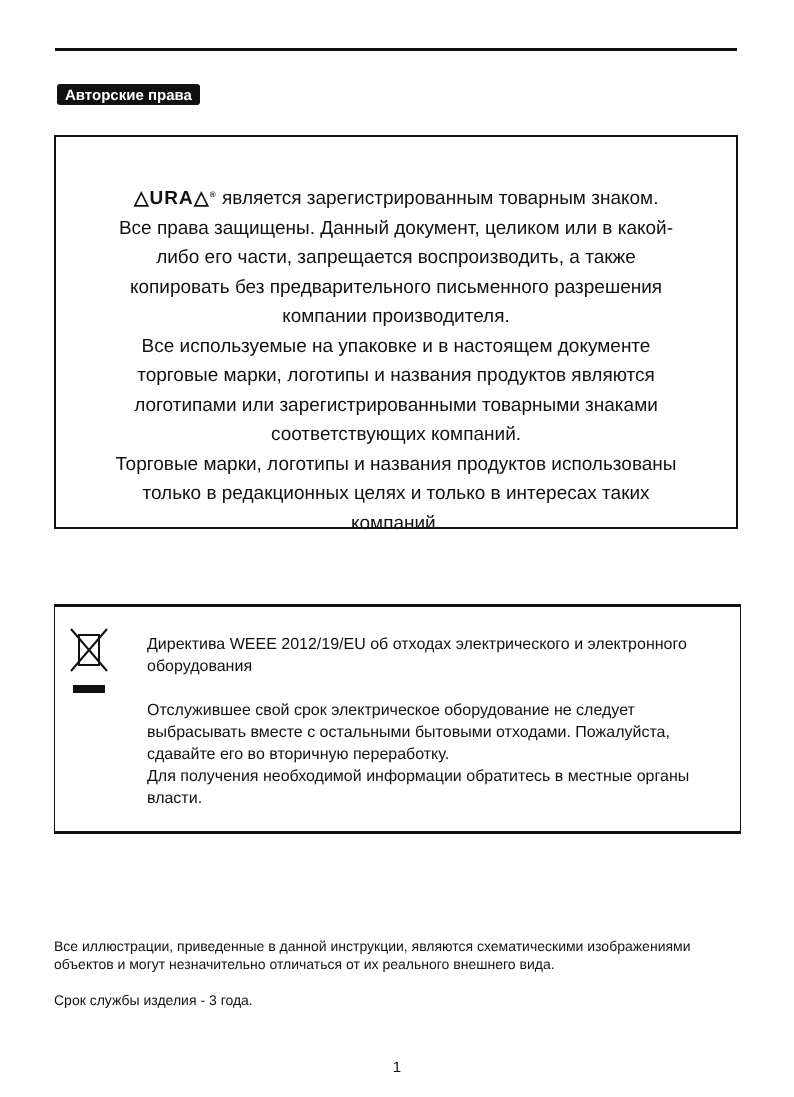Авторские права
△URA△<sup>®</sup> является зарегистрированным товарным знаком.
Все права защищены. Данный документ, целиком или в какой-
либо его части, запрещается воспроизводить, а также
копировать без предварительного письменного разрешения
компании производителя.
Все используемые на упаковке и в настоящем документе
торговые марки, логотипы и названия продуктов являются
логотипами или зарегистрированными товарными знаками
соответствующих компаний.
Торговые марки, логотипы и названия продуктов использованы
только в редакционных целях и только в интересах таких
компаний.
Директива WEEE 2012/19/EU об отходах электрического и электронного оборудования
Отслужившее свой срок электрическое оборудование не следует выбрасывать вместе с остальными бытовыми отходами. Пожалуйста, сдавайте его во вторичную переработку.
Для получения необходимой информации обратитесь в местные органы власти.
Все иллюстрации, приведенные в данной инструкции, являются схематическими изображениями объектов и могут незначительно отличаться от их реального внешнего вида.
Срок службы изделия - 3 года.
1